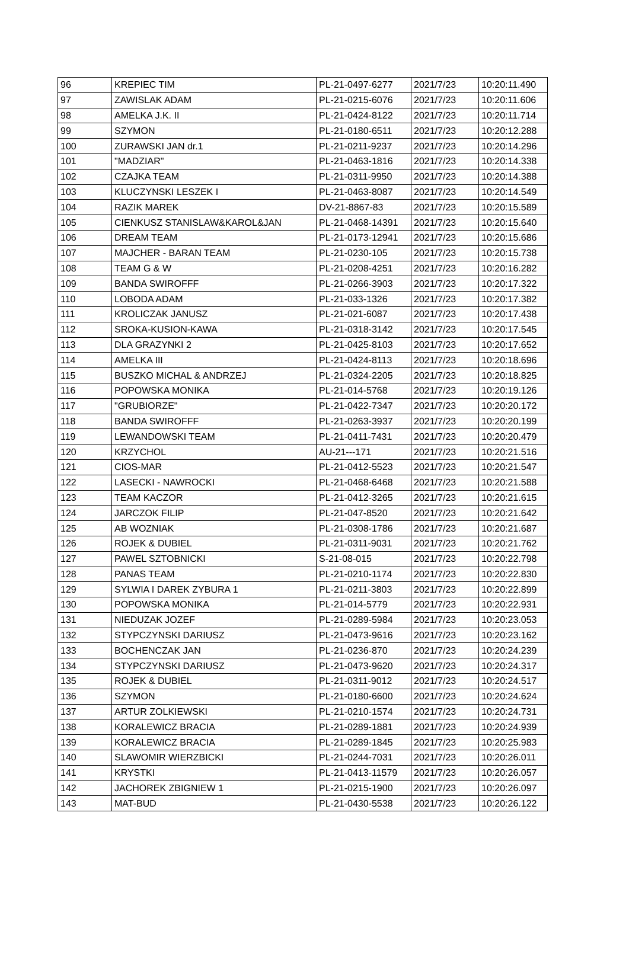| 96 | KREPIEC TIM | PL-21-0497-6277 | 2021/7/23 | 10:20:11.490 |
| 97 | ZAWISLAK ADAM | PL-21-0215-6076 | 2021/7/23 | 10:20:11.606 |
| 98 | AMELKA J.K. II | PL-21-0424-8122 | 2021/7/23 | 10:20:11.714 |
| 99 | SZYMON | PL-21-0180-6511 | 2021/7/23 | 10:20:12.288 |
| 100 | ZURAWSKI JAN dr.1 | PL-21-0211-9237 | 2021/7/23 | 10:20:14.296 |
| 101 | "MADZIAR" | PL-21-0463-1816 | 2021/7/23 | 10:20:14.338 |
| 102 | CZAJKA TEAM | PL-21-0311-9950 | 2021/7/23 | 10:20:14.388 |
| 103 | KLUCZYNSKI LESZEK I | PL-21-0463-8087 | 2021/7/23 | 10:20:14.549 |
| 104 | RAZIK MAREK | DV-21-8867-83 | 2021/7/23 | 10:20:15.589 |
| 105 | CIENKUSZ STANISLAW&KAROL&JAN | PL-21-0468-14391 | 2021/7/23 | 10:20:15.640 |
| 106 | DREAM TEAM | PL-21-0173-12941 | 2021/7/23 | 10:20:15.686 |
| 107 | MAJCHER - BARAN TEAM | PL-21-0230-105 | 2021/7/23 | 10:20:15.738 |
| 108 | TEAM G & W | PL-21-0208-4251 | 2021/7/23 | 10:20:16.282 |
| 109 | BANDA SWIROFFF | PL-21-0266-3903 | 2021/7/23 | 10:20:17.322 |
| 110 | LOBODA ADAM | PL-21-033-1326 | 2021/7/23 | 10:20:17.382 |
| 111 | KROLICZAK JANUSZ | PL-21-021-6087 | 2021/7/23 | 10:20:17.438 |
| 112 | SROKA-KUSION-KAWA | PL-21-0318-3142 | 2021/7/23 | 10:20:17.545 |
| 113 | DLA GRAZYNKI 2 | PL-21-0425-8103 | 2021/7/23 | 10:20:17.652 |
| 114 | AMELKA III | PL-21-0424-8113 | 2021/7/23 | 10:20:18.696 |
| 115 | BUSZKO MICHAL & ANDRZEJ | PL-21-0324-2205 | 2021/7/23 | 10:20:18.825 |
| 116 | POPOWSKA MONIKA | PL-21-014-5768 | 2021/7/23 | 10:20:19.126 |
| 117 | "GRUBIORZE" | PL-21-0422-7347 | 2021/7/23 | 10:20:20.172 |
| 118 | BANDA SWIROFFF | PL-21-0263-3937 | 2021/7/23 | 10:20:20.199 |
| 119 | LEWANDOWSKI TEAM | PL-21-0411-7431 | 2021/7/23 | 10:20:20.479 |
| 120 | KRZYCHOL | AU-21---171 | 2021/7/23 | 10:20:21.516 |
| 121 | CIOS-MAR | PL-21-0412-5523 | 2021/7/23 | 10:20:21.547 |
| 122 | LASECKI - NAWROCKI | PL-21-0468-6468 | 2021/7/23 | 10:20:21.588 |
| 123 | TEAM KACZOR | PL-21-0412-3265 | 2021/7/23 | 10:20:21.615 |
| 124 | JARCZOK FILIP | PL-21-047-8520 | 2021/7/23 | 10:20:21.642 |
| 125 | AB WOZNIAK | PL-21-0308-1786 | 2021/7/23 | 10:20:21.687 |
| 126 | ROJEK & DUBIEL | PL-21-0311-9031 | 2021/7/23 | 10:20:21.762 |
| 127 | PAWEL SZTOBNICKI | S-21-08-015 | 2021/7/23 | 10:20:22.798 |
| 128 | PANAS TEAM | PL-21-0210-1174 | 2021/7/23 | 10:20:22.830 |
| 129 | SYLWIA I DAREK ZYBURA 1 | PL-21-0211-3803 | 2021/7/23 | 10:20:22.899 |
| 130 | POPOWSKA MONIKA | PL-21-014-5779 | 2021/7/23 | 10:20:22.931 |
| 131 | NIEDUZAK JOZEF | PL-21-0289-5984 | 2021/7/23 | 10:20:23.053 |
| 132 | STYPCZYNSKI DARIUSZ | PL-21-0473-9616 | 2021/7/23 | 10:20:23.162 |
| 133 | BOCHENCZAK JAN | PL-21-0236-870 | 2021/7/23 | 10:20:24.239 |
| 134 | STYPCZYNSKI DARIUSZ | PL-21-0473-9620 | 2021/7/23 | 10:20:24.317 |
| 135 | ROJEK & DUBIEL | PL-21-0311-9012 | 2021/7/23 | 10:20:24.517 |
| 136 | SZYMON | PL-21-0180-6600 | 2021/7/23 | 10:20:24.624 |
| 137 | ARTUR ZOLKIEWSKI | PL-21-0210-1574 | 2021/7/23 | 10:20:24.731 |
| 138 | KORALEWICZ BRACIA | PL-21-0289-1881 | 2021/7/23 | 10:20:24.939 |
| 139 | KORALEWICZ BRACIA | PL-21-0289-1845 | 2021/7/23 | 10:20:25.983 |
| 140 | SLAWOMIR WIERZBICKI | PL-21-0244-7031 | 2021/7/23 | 10:20:26.011 |
| 141 | KRYSTKI | PL-21-0413-11579 | 2021/7/23 | 10:20:26.057 |
| 142 | JACHOREK ZBIGNIEW 1 | PL-21-0215-1900 | 2021/7/23 | 10:20:26.097 |
| 143 | MAT-BUD | PL-21-0430-5538 | 2021/7/23 | 10:20:26.122 |